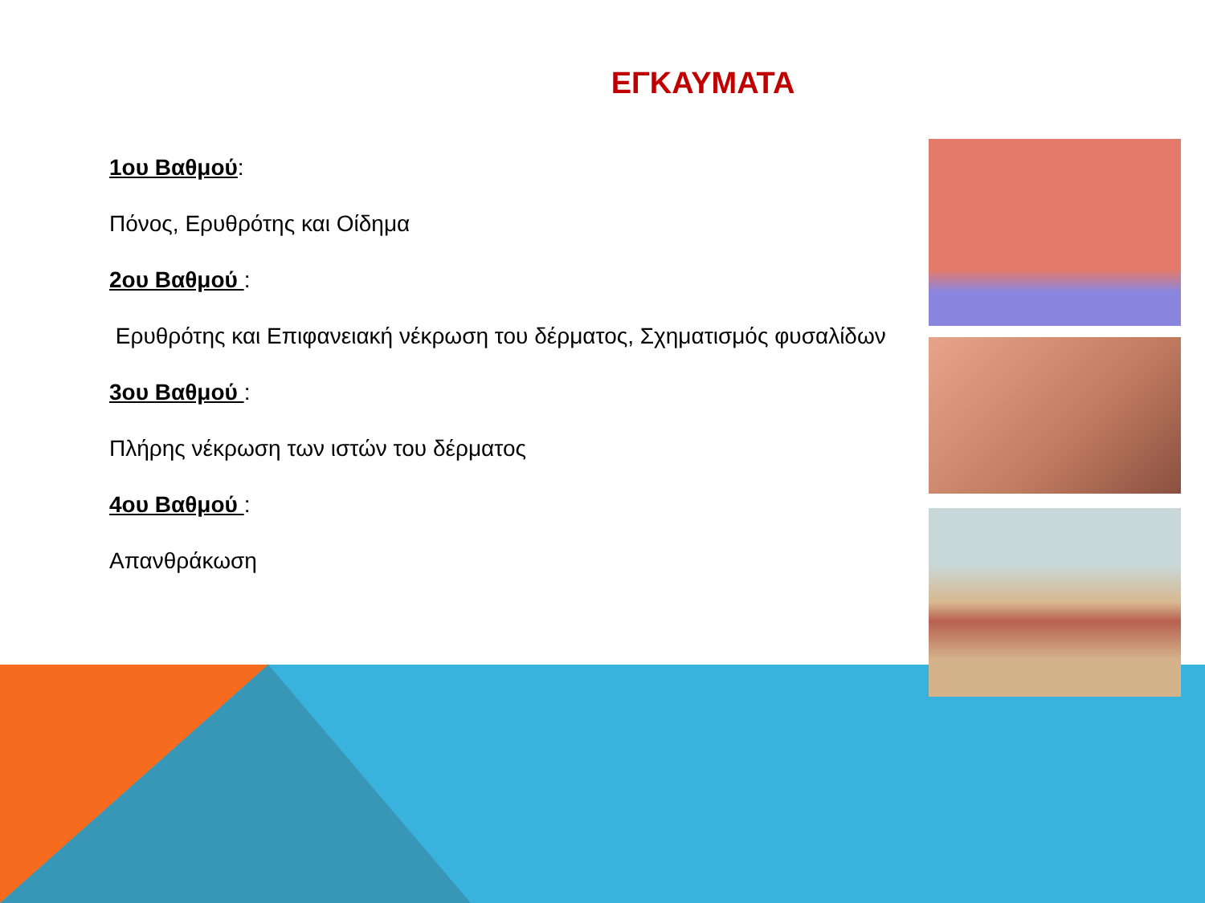ΕΓΚΑΥΜΑΤΑ
1ου Βαθμού:
Πόνος, Ερυθρότης και Οίδημα
2ου Βαθμού :
Ερυθρότης και Επιφανειακή νέκρωση του δέρματος, Σχηματισμός φυσαλίδων
3ου Βαθμού :
Πλήρης νέκρωση των ιστών του δέρματος
4ου Βαθμού :
Απανθράκωση